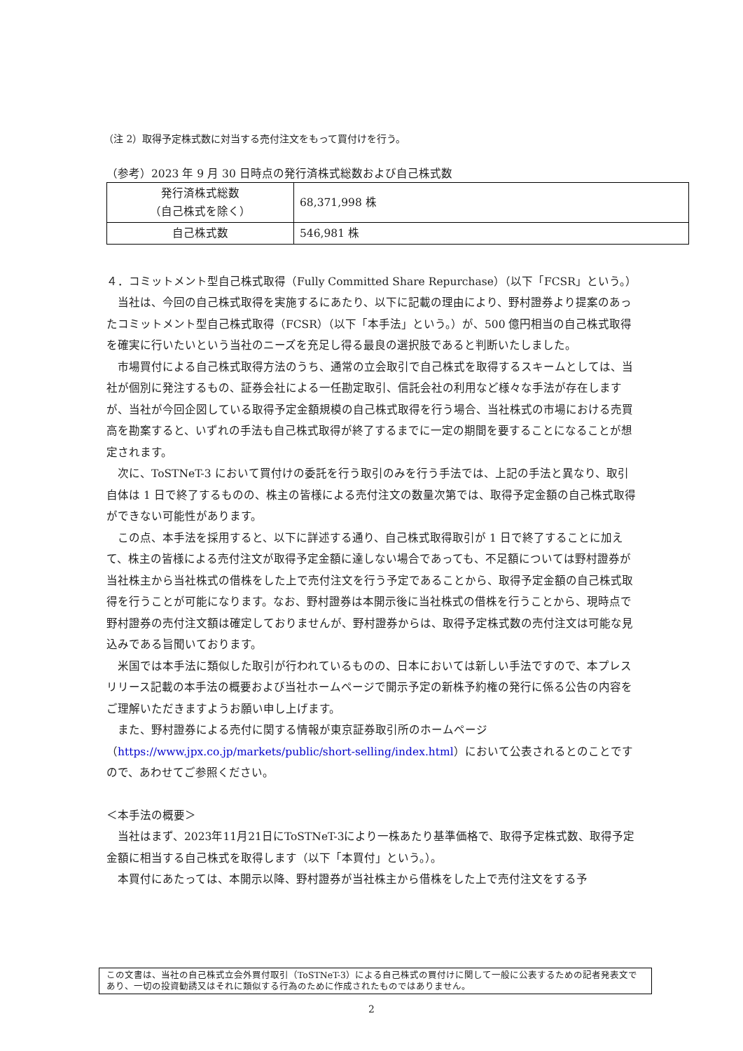（注 2）取得予定株式数に対当する売付注文をもって買付けを行う。
（参考）2023 年 9 月 30 日時点の発行済株式総数および自己株式数
| 発行済株式総数 （自己株式を除く） | 68,371,998 株 |
| 自己株式数 | 546,981 株 |
４．コミットメント型自己株式取得（Fully Committed Share Repurchase）（以下「FCSR」という。）
　当社は、今回の自己株式取得を実施するにあたり、以下に記載の理由により、野村證券より提案のあったコミットメント型自己株式取得（FCSR）（以下「本手法」という。）が、500 億円相当の自己株式取得を確実に行いたいという当社のニーズを充足し得る最良の選択肢であると判断いたしました。
　市場買付による自己株式取得方法のうち、通常の立会取引で自己株式を取得するスキームとしては、当社が個別に発注するもの、証券会社による一任勘定取引、信託会社の利用など様々な手法が存在しますが、当社が今回企図している取得予定金額規模の自己株式取得を行う場合、当社株式の市場における売買高を勘案すると、いずれの手法も自己株式取得が終了するまでに一定の期間を要することになることが想定されます。
　次に、ToSTNeT-3 において買付けの委託を行う取引のみを行う手法では、上記の手法と異なり、取引自体は 1 日で終了するものの、株主の皆様による売付注文の数量次第では、取得予定金額の自己株式取得ができない可能性があります。
　この点、本手法を採用すると、以下に詳述する通り、自己株式取得取引が 1 日で終了することに加えて、株主の皆様による売付注文が取得予定金額に達しない場合であっても、不足額については野村證券が当社株主から当社株式の借株をした上で売付注文を行う予定であることから、取得予定金額の自己株式取得を行うことが可能になります。なお、野村證券は本開示後に当社株式の借株を行うことから、現時点で野村證券の売付注文額は確定しておりませんが、野村證券からは、取得予定株式数の売付注文は可能な見込みである旨聞いております。
　米国では本手法に類似した取引が行われているものの、日本においては新しい手法ですので、本プレスリリース記載の本手法の概要および当社ホームページで開示予定の新株予約権の発行に係る公告の内容をご理解いただきますようお願い申し上げます。
　また、野村證券による売付に関する情報が東京証券取引所のホームページ（https://www.jpx.co.jp/markets/public/short-selling/index.html）において公表されるとのことですので、あわせてご参照ください。
＜本手法の概要＞
　当社はまず、2023年11月21日にToSTNeT-3により一株あたり基準価格で、取得予定株式数、取得予定金額に相当する自己株式を取得します（以下「本買付」という。）。
　本買付にあたっては、本開示以降、野村證券が当社株主から借株をした上で売付注文をする予
この文書は、当社の自己株式立会外買付取引（ToSTNeT-3）による自己株式の買付けに関して一般に公表するための記者発表文であり、一切の投資勧誘又はそれに類似する行為のために作成されたものではありません。
2